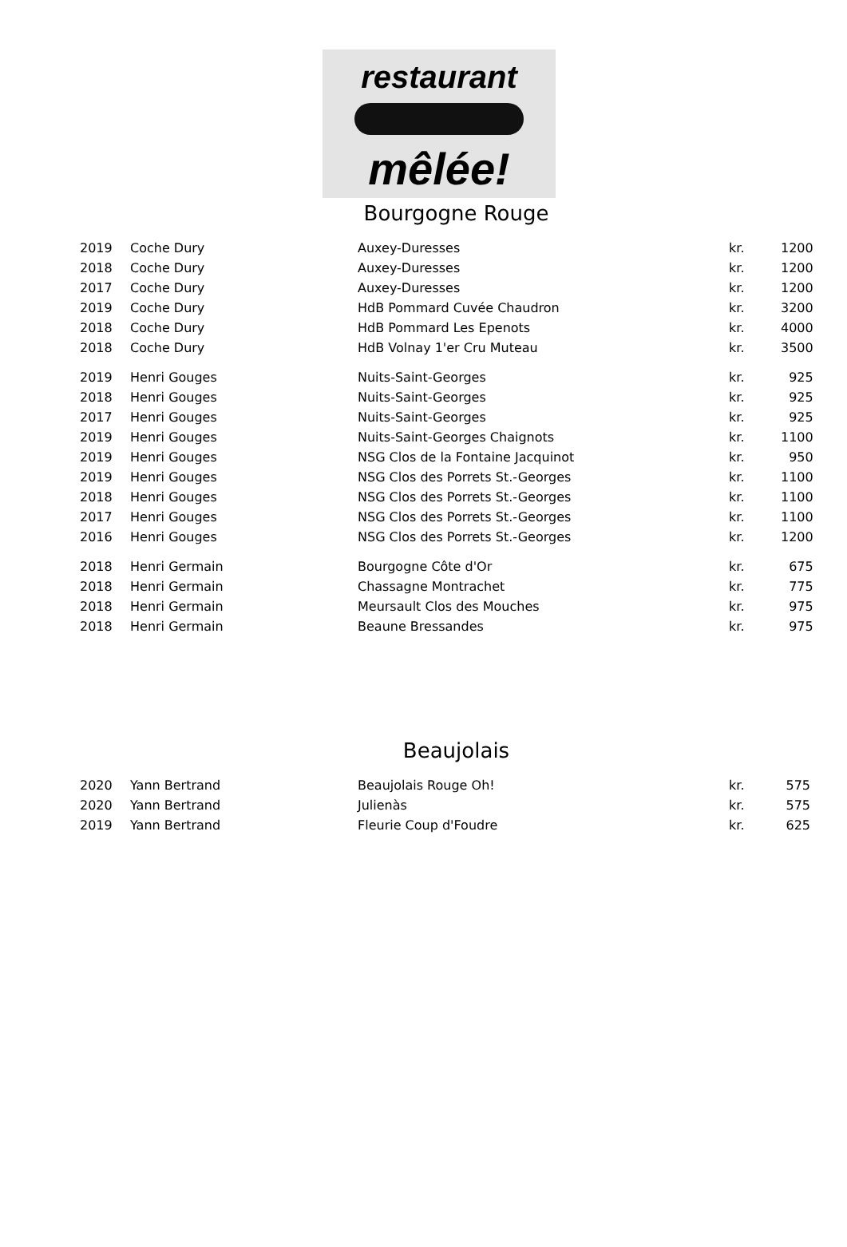restaurant
mêlée!
Bourgogne Rouge
| 2019 | Coche Dury | Auxey-Duresses | kr. | 1200 |
| 2018 | Coche Dury | Auxey-Duresses | kr. | 1200 |
| 2017 | Coche Dury | Auxey-Duresses | kr. | 1200 |
| 2019 | Coche Dury | HdB Pommard Cuvée Chaudron | kr. | 3200 |
| 2018 | Coche Dury | HdB Pommard Les Epenots | kr. | 4000 |
| 2018 | Coche Dury | HdB Volnay 1'er Cru Muteau | kr. | 3500 |
| 2019 | Henri Gouges | Nuits-Saint-Georges | kr. | 925 |
| 2018 | Henri Gouges | Nuits-Saint-Georges | kr. | 925 |
| 2017 | Henri Gouges | Nuits-Saint-Georges | kr. | 925 |
| 2019 | Henri Gouges | Nuits-Saint-Georges Chaignots | kr. | 1100 |
| 2019 | Henri Gouges | NSG Clos de la Fontaine Jacquinot | kr. | 950 |
| 2019 | Henri Gouges | NSG Clos des Porrets St.-Georges | kr. | 1100 |
| 2018 | Henri Gouges | NSG Clos des Porrets St.-Georges | kr. | 1100 |
| 2017 | Henri Gouges | NSG Clos des Porrets St.-Georges | kr. | 1100 |
| 2016 | Henri Gouges | NSG Clos des Porrets St.-Georges | kr. | 1200 |
| 2018 | Henri Germain | Bourgogne Côte d'Or | kr. | 675 |
| 2018 | Henri Germain | Chassagne Montrachet | kr. | 775 |
| 2018 | Henri Germain | Meursault Clos des Mouches | kr. | 975 |
| 2018 | Henri Germain | Beaune Bressandes | kr. | 975 |
Beaujolais
| 2020 | Yann Bertrand | Beaujolais Rouge Oh! | kr. | 575 |
| 2020 | Yann Bertrand | Julienàs | kr. | 575 |
| 2019 | Yann Bertrand | Fleurie Coup d'Foudre | kr. | 625 |